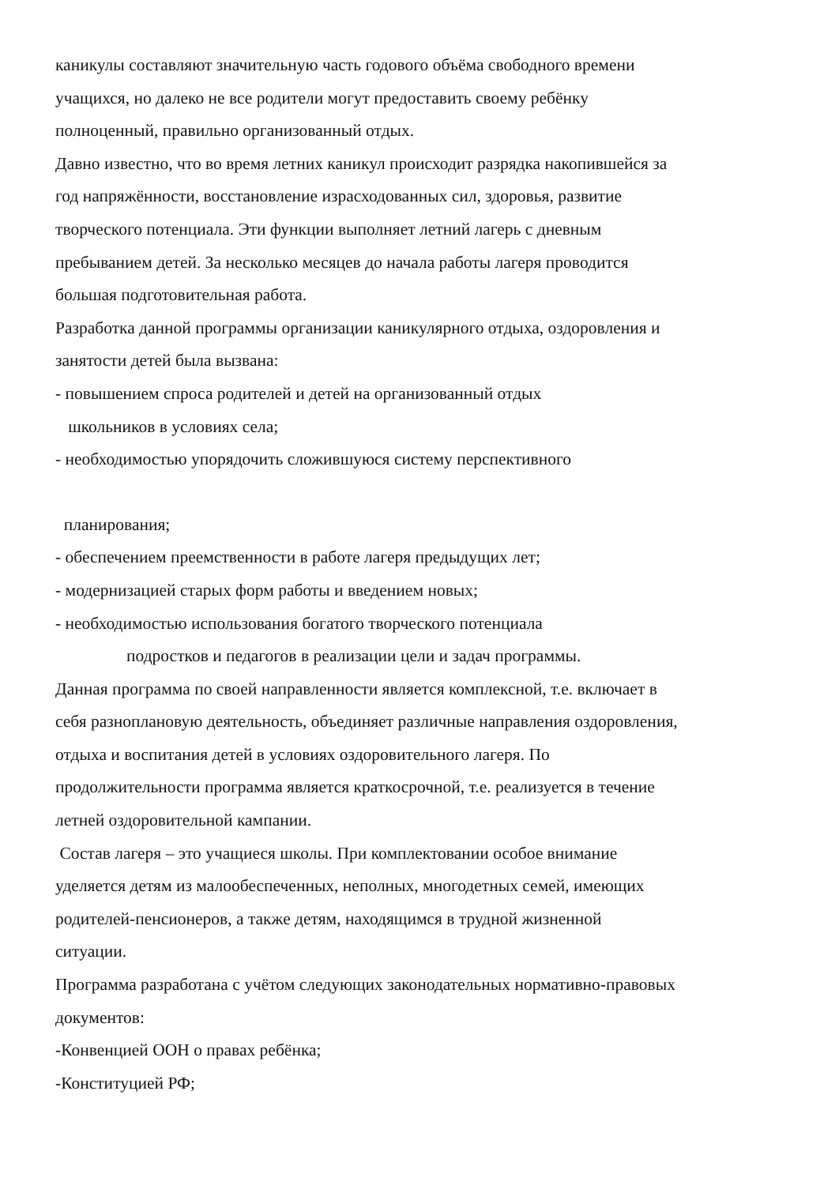каникулы составляют значительную часть годового объёма свободного времени
учащихся, но далеко не все родители могут предоставить своему ребёнку
полноценный, правильно организованный отдых.
Давно известно, что во время летних каникул происходит разрядка накопившейся за
год напряжённости, восстановление израсходованных сил, здоровья, развитие
творческого потенциала. Эти функции выполняет летний лагерь с дневным
пребыванием детей. За несколько месяцев до начала работы лагеря проводится
большая подготовительная работа.
Разработка данной программы организации каникулярного отдыха, оздоровления и
занятости детей была вызвана:
- повышением спроса родителей и детей на организованный отдых
школьников в условиях села;
- необходимостью упорядочить сложившуюся систему перспективного
планирования;
- обеспечением преемственности в работе лагеря предыдущих лет;
- модернизацией старых форм работы и введением новых;
- необходимостью использования богатого творческого потенциала
подростков и педагогов в реализации цели и задач программы.
Данная программа по своей направленности является комплексной, т.е. включает в
себя разноплановую деятельность, объединяет различные направления оздоровления,
отдыха и воспитания детей в условиях оздоровительного лагеря. По
продолжительности программа является краткосрочной, т.е. реализуется в течение
летней оздоровительной кампании.
Состав лагеря – это учащиеся школы. При комплектовании особое внимание
уделяется детям из малообеспеченных, неполных, многодетных семей, имеющих
родителей-пенсионеров, а также детям, находящимся в трудной жизненной
ситуации.
Программа разработана с учётом следующих законодательных нормативно-правовых
документов:
-Конвенцией ООН о правах ребёнка;
-Конституцией РФ;